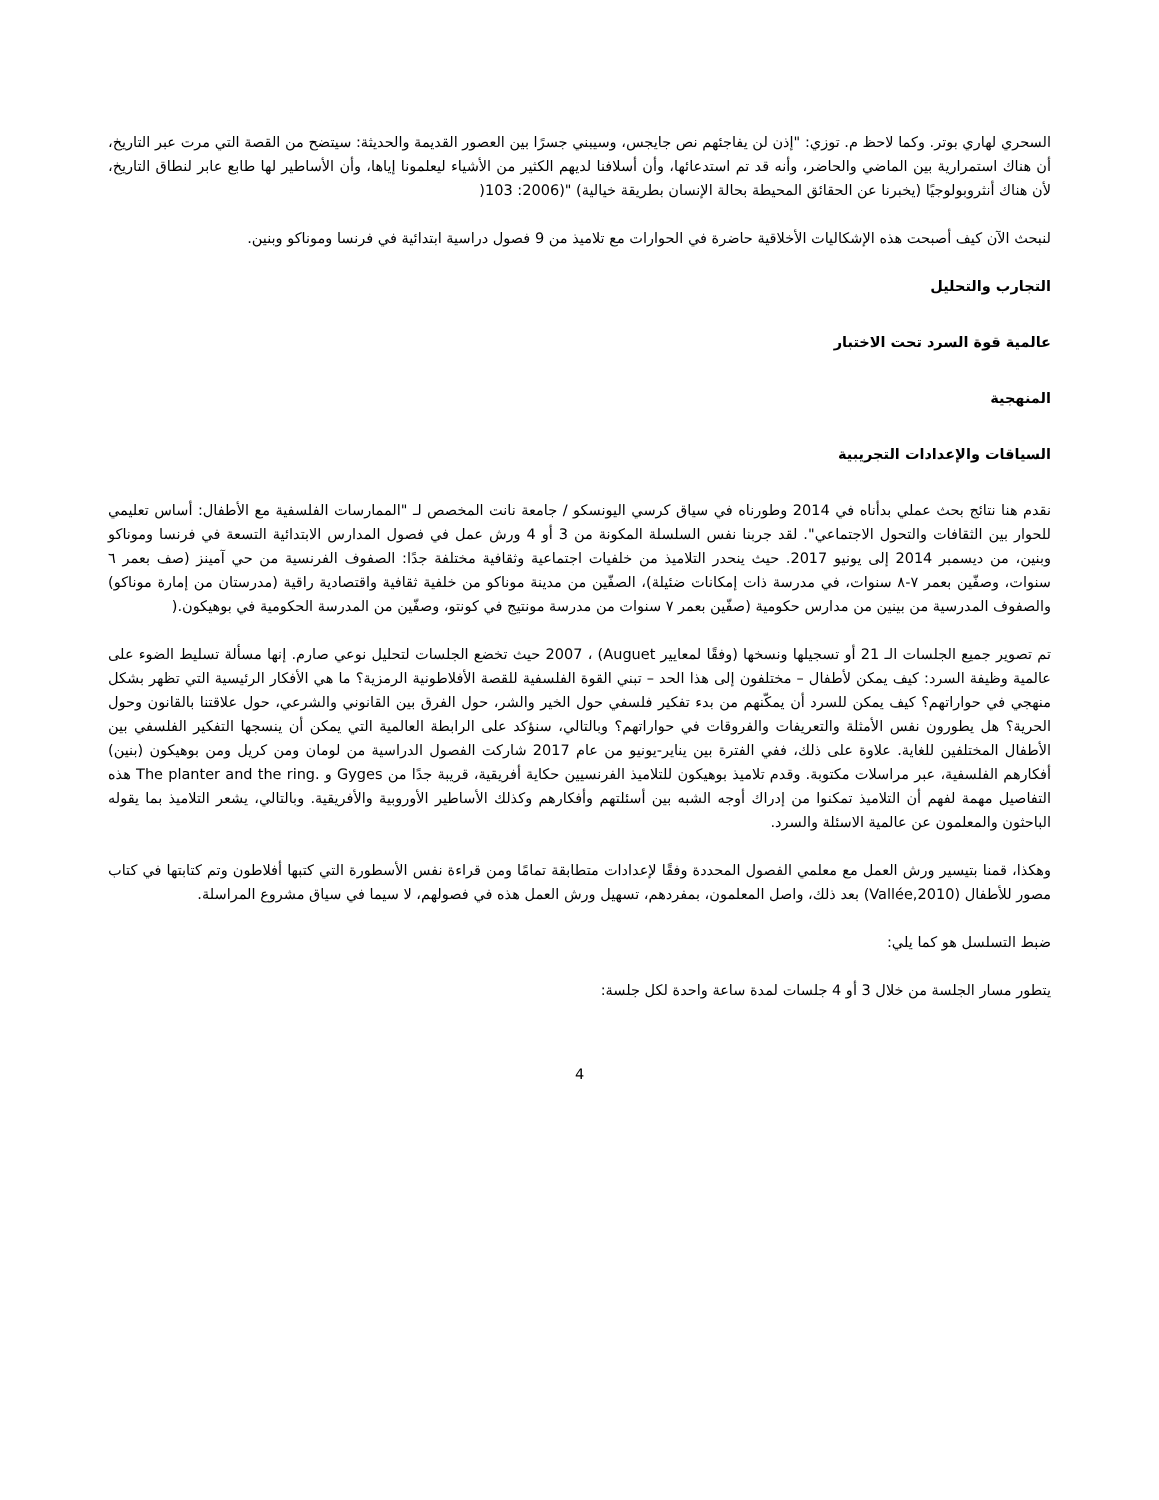السحري لهاري بوتر. وكما لاحظ م. توزي: "إذن لن يفاجئهم نص جايجس، وسيبني جسرًا بين العصور القديمة والحديثة: سيتضح من القصة التي مرت عبر التاريخ، أن هناك استمرارية بين الماضي والحاضر، وأنه قد تم استدعائها، وأن أسلافنا لديهم الكثير من الأشياء ليعلمونا إياها، وأن الأساطير لها طابع عابر لنطاق التاريخ، لأن هناك أنثروبولوجيًا (يخبرنا عن الحقائق المحيطة بحالة الإنسان بطريقة خيالية) "(2006: 103(
لنبحث الآن كيف أصبحت هذه الإشكاليات الأخلاقية حاضرة في الحوارات مع تلاميذ من 9 فصول دراسية ابتدائية في فرنسا وموناكو وبنين.
التجارب والتحليل
عالمية قوة السرد تحت الاختبار
المنهجية
السياقات والإعدادات التجريبية
نقدم هنا نتائج بحث عملي بدأناه في 2014 وطورناه في سياق كرسي اليونسكو / جامعة نانت المخصص لـ "الممارسات الفلسفية مع الأطفال: أساس تعليمي للحوار بين الثقافات والتحول الاجتماعي". لقد جربنا نفس السلسلة المكونة من 3 أو 4 ورش عمل في فصول المدارس الابتدائية التسعة في فرنسا وموناكو وبنين، من ديسمبر 2014 إلى يونيو 2017. حيث ينحدر التلاميذ من خلفيات اجتماعية وثقافية مختلفة جدًا: الصفوف الفرنسية من حي آمينز (صف بعمر ٦ سنوات، وصفّين بعمر ٧-٨ سنوات، في مدرسة ذات إمكانات ضئيلة)، الصفّين من مدينة موناكو من خلفية ثقافية واقتصادية راقية (مدرستان من إمارة موناكو) والصفوف المدرسية من بينين من مدارس حكومية (صفّين بعمر ٧ سنوات من مدرسة مونتيج في كونتو، وصفّين من المدرسة الحكومية في بوهيكون.(
تم تصوير جميع الجلسات الـ 21 أو تسجيلها ونسخها (وفقًا لمعايير Auguet) ، 2007 حيث تخضع الجلسات لتحليل نوعي صارم. إنها مسألة تسليط الضوء على عالمية وظيفة السرد: كيف يمكن لأطفال – مختلفون إلى هذا الحد – تبني القوة الفلسفية للقصة الأفلاطونية الرمزية؟ ما هي الأفكار الرئيسية التي تظهر بشكل منهجي في حواراتهم؟ كيف يمكن للسرد أن يمكّنهم من بدء تفكير فلسفي حول الخير والشر، حول الفرق بين القانوني والشرعي، حول علاقتنا بالقانون وحول الحرية؟ هل يطورون نفس الأمثلة والتعريفات والفروقات في حواراتهم؟ وبالتالي، سنؤكد على الرابطة العالمية التي يمكن أن ينسجها التفكير الفلسفي بين الأطفال المختلفين للغاية. علاوة على ذلك، ففي الفترة بين يناير-يونيو من عام 2017 شاركت الفصول الدراسية من لومان ومن كريل ومن بوهيكون (بنين) أفكارهم الفلسفية، عبر مراسلات مكتوبة. وقدم تلاميذ بوهيكون للتلاميذ الفرنسيين حكاية أفريقية، قريبة جدًا من Gyges و .The planter and the ring هذه التفاصيل مهمة لفهم أن التلاميذ تمكنوا من إدراك أوجه الشبه بين أسئلتهم وأفكارهم وكذلك الأساطير الأوروبية والأفريقية. وبالتالي، يشعر التلاميذ بما يقوله الباحثون والمعلمون عن عالمية الاسئلة والسرد.
وهكذا، قمنا بتيسير ورش العمل مع معلمي الفصول المحددة وفقًا لإعدادات متطابقة تمامًا ومن قراءة نفس الأسطورة التي كتبها أفلاطون وتم كتابتها في كتاب مصور للأطفال (Vallée,2010) بعد ذلك، واصل المعلمون، بمفردهم، تسهيل ورش العمل هذه في فصولهم، لا سيما في سياق مشروع المراسلة.
ضبط التسلسل هو كما يلي:
يتطور مسار الجلسة من خلال 3 أو 4 جلسات لمدة ساعة واحدة لكل جلسة:
4